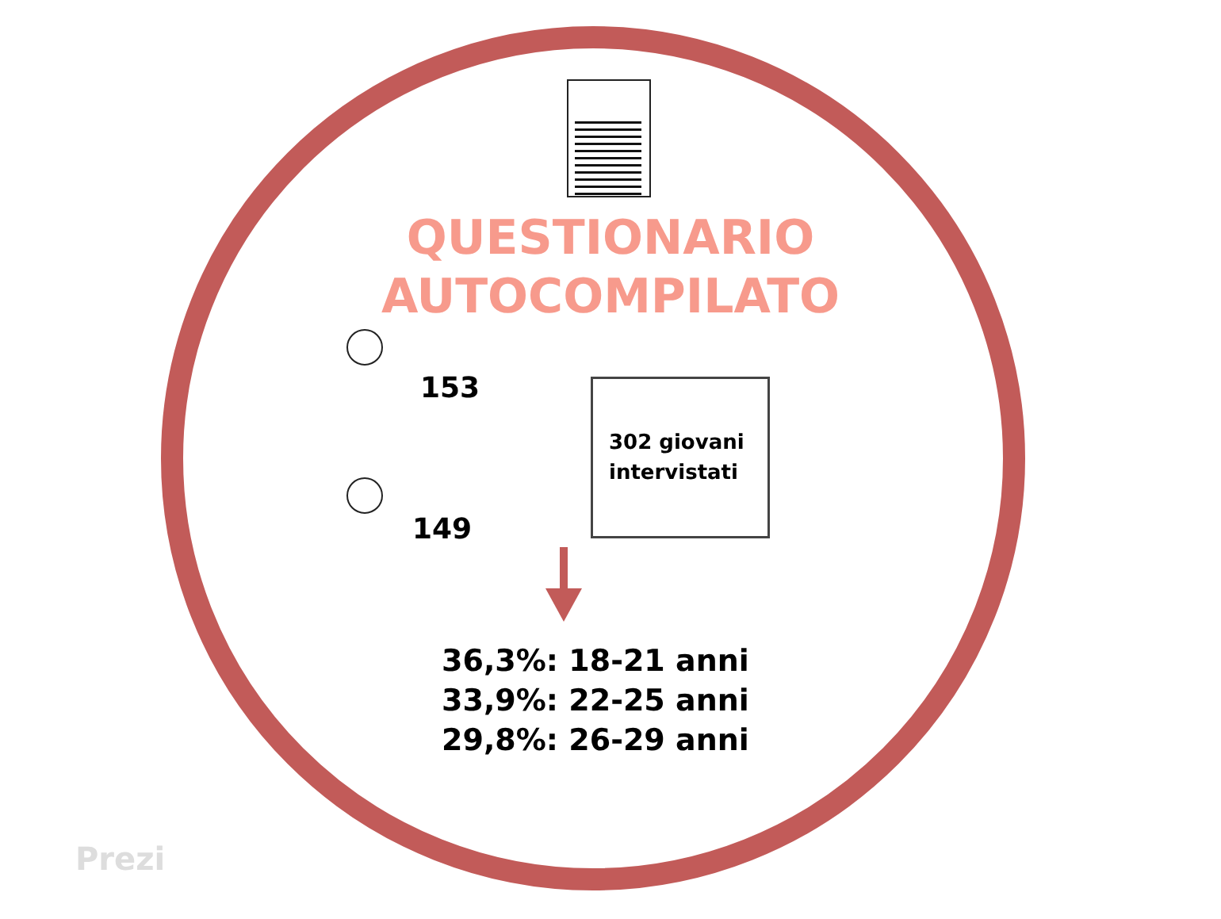QUESTIONARIO
AUTOCOMPILATO
153
149
302 giovani
intervistati
36,3%: 18-21 anni
33,9%: 22-25 anni
29,8%: 26-29 anni
Prezi